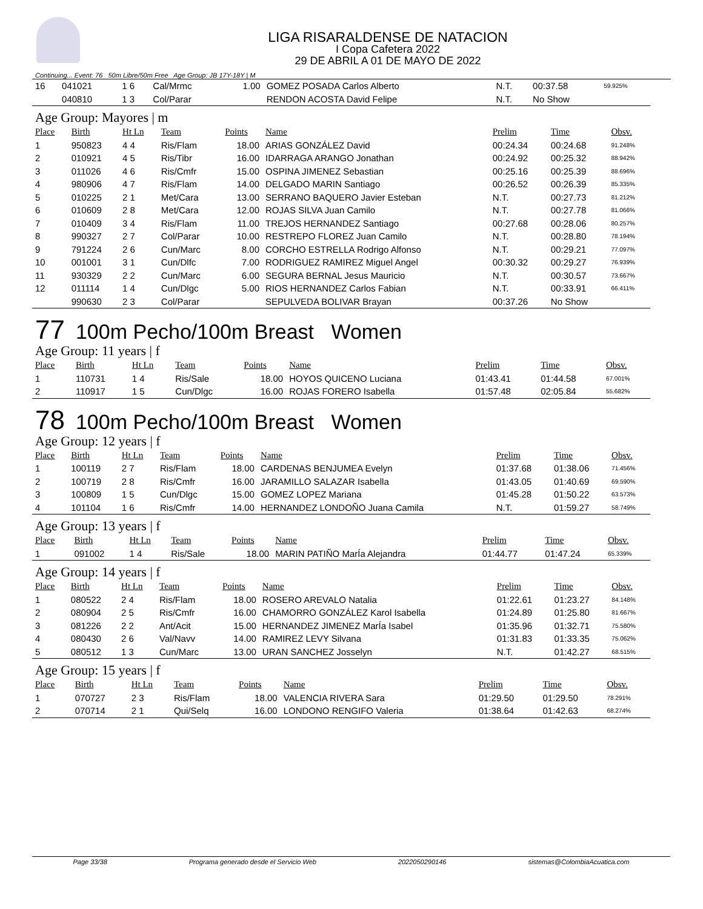LIGA RISARALDENSE DE NATACION
I Copa Cafetera 2022
29 DE ABRIL A 01 DE MAYO DE 2022
Continuing... Event: 76 50m Libre/50m Free Age Group: JB 17Y-18Y | M
| 16 | 041021 | 1 6 | Cal/Mrmc | 1.00 | GOMEZ POSADA Carlos Alberto | N.T. | 00:37.58 | 59.925% |
| | 040810 | 1 3 | Col/Parar | | RENDON ACOSTA David Felipe | N.T. | No Show | |
Age Group: Mayores | m
| Place | Birth | Ht Ln | Team | Points | Name | Prelim | Time | Obsv. |
| --- | --- | --- | --- | --- | --- | --- | --- | --- |
| 1 | 950823 | 4 4 | Ris/Flam | 18.00 | ARIAS GONZÁLEZ David | 00:24.34 | 00:24.68 | 91.248% |
| 2 | 010921 | 4 5 | Ris/Tibr | 16.00 | IDARRAGA ARANGO Jonathan | 00:24.92 | 00:25.32 | 88.942% |
| 3 | 011026 | 4 6 | Ris/Cmfr | 15.00 | OSPINA JIMENEZ Sebastian | 00:25.16 | 00:25.39 | 88.696% |
| 4 | 980906 | 4 7 | Ris/Flam | 14.00 | DELGADO MARIN Santiago | 00:26.52 | 00:26.39 | 85.335% |
| 5 | 010225 | 2 1 | Met/Cara | 13.00 | SERRANO BAQUERO Javier Esteban | N.T. | 00:27.73 | 81.212% |
| 6 | 010609 | 2 8 | Met/Cara | 12.00 | ROJAS SILVA Juan Camilo | N.T. | 00:27.78 | 81.066% |
| 7 | 010409 | 3 4 | Ris/Flam | 11.00 | TREJOS HERNANDEZ Santiago | 00:27.68 | 00:28.06 | 80.257% |
| 8 | 990327 | 2 7 | Col/Parar | 10.00 | RESTREPO FLOREZ Juan Camilo | N.T. | 00:28.80 | 78.194% |
| 9 | 791224 | 2 6 | Cun/Marc | 8.00 | CORCHO ESTRELLA Rodrigo Alfonso | N.T. | 00:29.21 | 77.097% |
| 10 | 001001 | 3 1 | Cun/Dlfc | 7.00 | RODRIGUEZ RAMIREZ Miguel Angel | 00:30.32 | 00:29.27 | 76.939% |
| 11 | 930329 | 2 2 | Cun/Marc | 6.00 | SEGURA BERNAL Jesus Mauricio | N.T. | 00:30.57 | 73.667% |
| 12 | 011114 | 1 4 | Cun/Dlgc | 5.00 | RIOS HERNANDEZ Carlos Fabian | N.T. | 00:33.91 | 66.411% |
| | 990630 | 2 3 | Col/Parar | | SEPULVEDA BOLIVAR Brayan | 00:37.26 | No Show | |
77 100m Pecho/100m Breast Women
Age Group: 11 years | f
| Place | Birth | Ht Ln | Team | Points | Name | Prelim | Time | Obsv. |
| --- | --- | --- | --- | --- | --- | --- | --- | --- |
| 1 | 110731 | 1 4 | Ris/Sale | 18.00 | HOYOS QUICENO Luciana | 01:43.41 | 01:44.58 | 67.001% |
| 2 | 110917 | 1 5 | Cun/Dlgc | 16.00 | ROJAS FORERO Isabella | 01:57.48 | 02:05.84 | 55.682% |
78 100m Pecho/100m Breast Women
Age Group: 12 years | f
| Place | Birth | Ht Ln | Team | Points | Name | Prelim | Time | Obsv. |
| --- | --- | --- | --- | --- | --- | --- | --- | --- |
| 1 | 100119 | 2 7 | Ris/Flam | 18.00 | CARDENAS BENJUMEA Evelyn | 01:37.68 | 01:38.06 | 71.456% |
| 2 | 100719 | 2 8 | Ris/Cmfr | 16.00 | JARAMILLO SALAZAR Isabella | 01:43.05 | 01:40.69 | 69.590% |
| 3 | 100809 | 1 5 | Cun/Dlgc | 15.00 | GOMEZ LOPEZ Mariana | 01:45.28 | 01:50.22 | 63.573% |
| 4 | 101104 | 1 6 | Ris/Cmfr | 14.00 | HERNANDEZ LONDOÑO Juana Camila | N.T. | 01:59.27 | 58.749% |
Age Group: 13 years | f
| Place | Birth | Ht Ln | Team | Points | Name | Prelim | Time | Obsv. |
| --- | --- | --- | --- | --- | --- | --- | --- | --- |
| 1 | 091002 | 1 4 | Ris/Sale | 18.00 | MARIN PATIÑO MarÍa Alejandra | 01:44.77 | 01:47.24 | 65.339% |
Age Group: 14 years | f
| Place | Birth | Ht Ln | Team | Points | Name | Prelim | Time | Obsv. |
| --- | --- | --- | --- | --- | --- | --- | --- | --- |
| 1 | 080522 | 2 4 | Ris/Flam | 18.00 | ROSERO AREVALO Natalia | 01:22.61 | 01:23.27 | 84.148% |
| 2 | 080904 | 2 5 | Ris/Cmfr | 16.00 | CHAMORRO GONZÁLEZ Karol Isabella | 01:24.89 | 01:25.80 | 81.667% |
| 3 | 081226 | 2 2 | Ant/Acit | 15.00 | HERNANDEZ JIMENEZ MarÍa Isabel | 01:35.96 | 01:32.71 | 75.580% |
| 4 | 080430 | 2 6 | Val/Navv | 14.00 | RAMIREZ LEVY Silvana | 01:31.83 | 01:33.35 | 75.062% |
| 5 | 080512 | 1 3 | Cun/Marc | 13.00 | URAN SANCHEZ Josselyn | N.T. | 01:42.27 | 68.515% |
Age Group: 15 years | f
| Place | Birth | Ht Ln | Team | Points | Name | Prelim | Time | Obsv. |
| --- | --- | --- | --- | --- | --- | --- | --- | --- |
| 1 | 070727 | 2 3 | Ris/Flam | 18.00 | VALENCIA RIVERA Sara | 01:29.50 | 01:29.50 | 78.291% |
| 2 | 070714 | 2 1 | Qui/Selq | 16.00 | LONDONO RENGIFO Valeria | 01:38.64 | 01:42.63 | 68.274% |
Page 33/38 Programa generado desde el Servicio Web 2022050290146 sistemas@ColombiaAcuatica.com